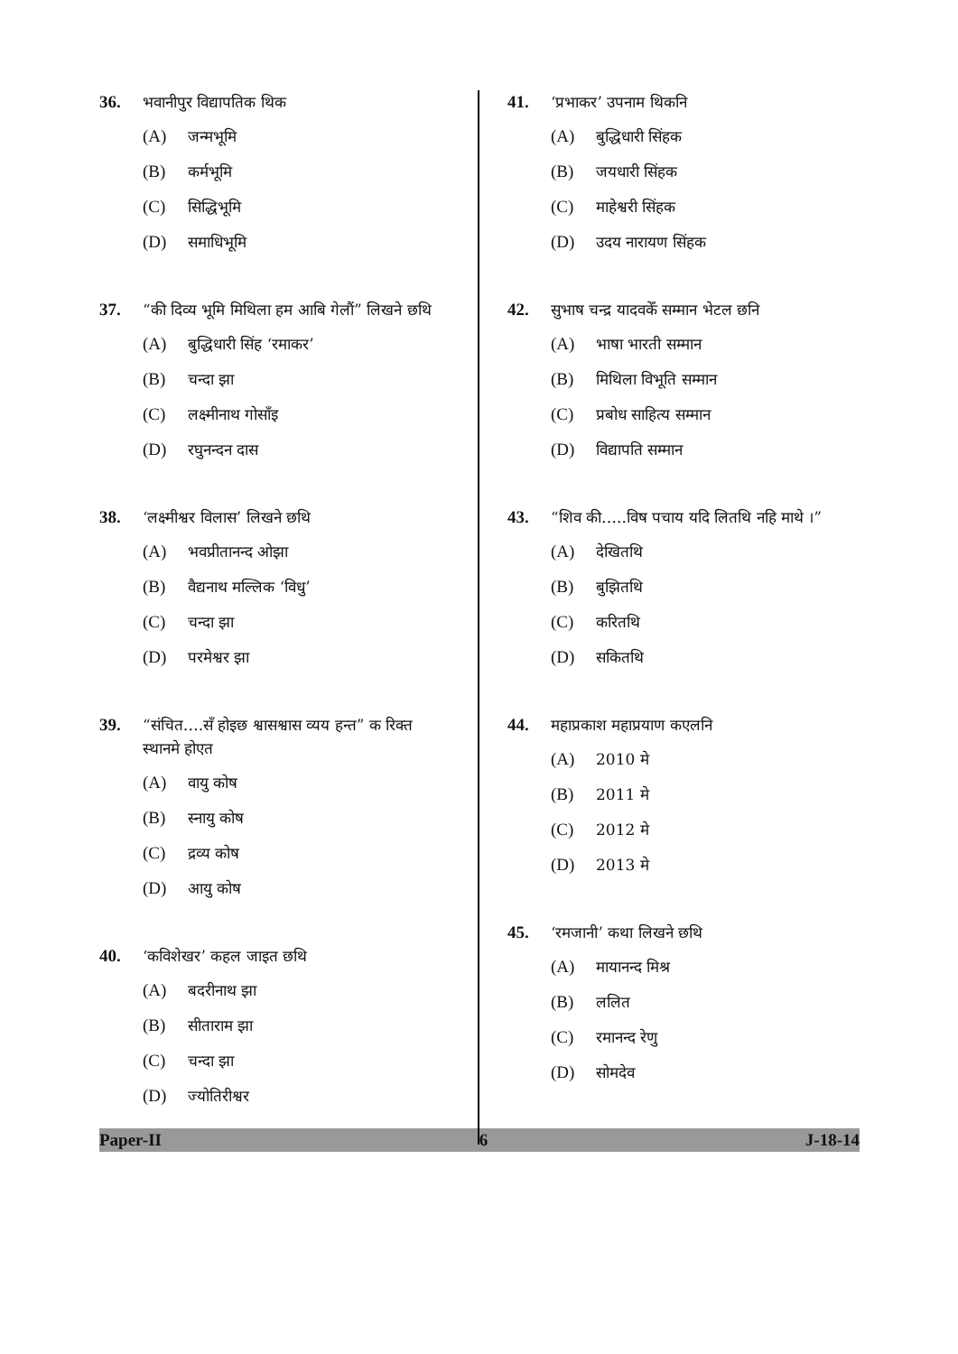36. भवानीपुर विद्यापतिक थिक
(A) जन्मभूमि
(B) कर्मभूमि
(C) सिद्धिभूमि
(D) समाधिभूमि
37. “की दिव्य भूमि मिथिला हम आबि गेलौं” लिखने छथि
(A) बुद्धिधारी सिंह ‘रमाकर’
(B) चन्दा झा
(C) लक्ष्मीनाथ गोसाँइ
(D) रघुनन्दन दास
38. ‘लक्ष्मीश्वर विलास’ लिखने छथि
(A) भवप्रीतानन्द ओझा
(B) वैद्यनाथ मल्लिक ‘विधु’
(C) चन्दा झा
(D) परमेश्वर झा
39. “संचित….सँ होइछ श्वासश्वास व्यय हन्त” क रिक्त स्थानमे होएत
(A) वायु कोष
(B) स्नायु कोष
(C) द्रव्य कोष
(D) आयु कोष
40. ‘कविशेखर’ कहल जाइत छथि
(A) बदरीनाथ झा
(B) सीताराम झा
(C) चन्दा झा
(D) ज्योतिरीश्वर
41. ‘प्रभाकर’ उपनाम थिकनि
(A) बुद्धिधारी सिंहक
(B) जयधारी सिंहक
(C) माहेश्वरी सिंहक
(D) उदय नारायण सिंहक
42. सुभाष चन्द्र यादवकेँ सम्मान भेटल छनि
(A) भाषा भारती सम्मान
(B) मिथिला विभूति सम्मान
(C) प्रबोध साहित्य सम्मान
(D) विद्यापति सम्मान
43. “शिव की…..विष पचाय यदि लितथि नहि माथे ।”
(A) देखितथि
(B) बुझितथि
(C) करितथि
(D) सकितथि
44. महाप्रकाश महाप्रयाण कएलनि
(A) 2010 मे
(B) 2011 मे
(C) 2012 मे
(D) 2013 मे
45. ‘रमजानी’ कथा लिखने छथि
(A) मायानन्द मिश्र
(B) ललित
(C) रमानन्द रेणु
(D) सोमदेव
Paper-II 6 J-18-14